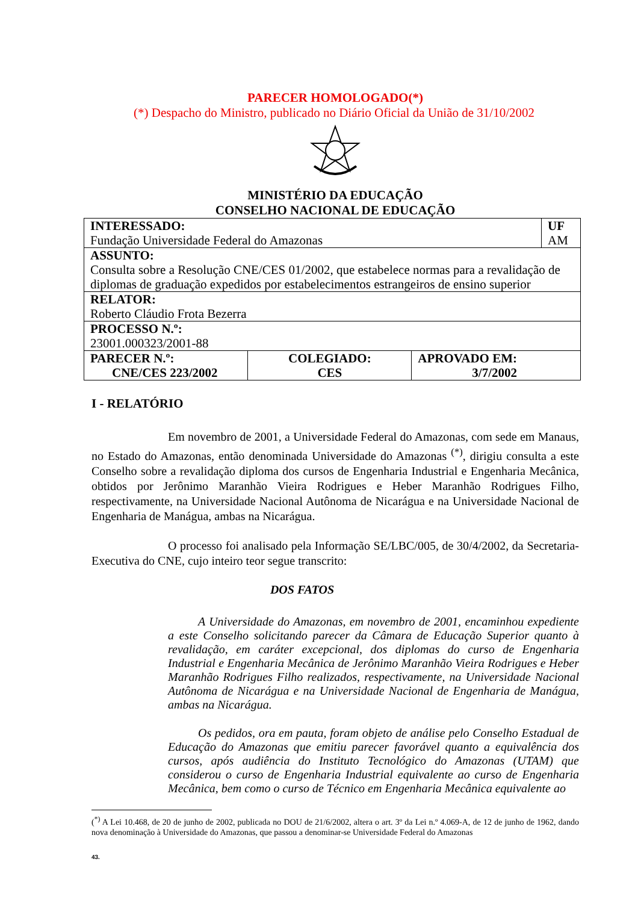PARECER HOMOLOGADO(*)
(*) Despacho do Ministro, publicado no Diário Oficial da União de 31/10/2002
MINISTÉRIO DA EDUCAÇÃO
CONSELHO NACIONAL DE EDUCAÇÃO
| INTERESSADO: Fundação Universidade Federal do Amazonas | UF AM |
| ASSUNTO: Consulta sobre a Resolução CNE/CES 01/2002, que estabelece normas para a revalidação de diplomas de graduação expedidos por estabelecimentos estrangeiros de ensino superior | |
| RELATOR: Roberto Cláudio Frota Bezerra | |
| PROCESSO N.º: 23001.000323/2001-88 | |
| / PARECER N.º: CNE/CES 223/2002 / COLEGIADO: CES / APROVADO EM: 3/7/2002 / | |
I - RELATÓRIO
Em novembro de 2001, a Universidade Federal do Amazonas, com sede em Manaus, no Estado do Amazonas, então denominada Universidade do Amazonas <sup>(*)</sup>, dirigiu consulta a este Conselho sobre a revalidação diploma dos cursos de Engenharia Industrial e Engenharia Mecânica, obtidos por Jerônimo Maranhão Vieira Rodrigues e Heber Maranhão Rodrigues Filho, respectivamente, na Universidade Nacional Autônoma de Nicarágua e na Universidade Nacional de Engenharia de Manágua, ambas na Nicarágua.
O processo foi analisado pela Informação SE/LBC/005, de 30/4/2002, da Secretaria-Executiva do CNE, cujo inteiro teor segue transcrito:
DOS FATOS
A Universidade do Amazonas, em novembro de 2001, encaminhou expediente a este Conselho solicitando parecer da Câmara de Educação Superior quanto à revalidação, em caráter excepcional, dos diplomas do curso de Engenharia Industrial e Engenharia Mecânica de Jerônimo Maranhão Vieira Rodrigues e Heber Maranhão Rodrigues Filho realizados, respectivamente, na Universidade Nacional Autônoma de Nicarágua e na Universidade Nacional de Engenharia de Manágua, ambas na Nicarágua.
Os pedidos, ora em pauta, foram objeto de análise pelo Conselho Estadual de Educação do Amazonas que emitiu parecer favorável quanto a equivalência dos cursos, após audiência do Instituto Tecnológico do Amazonas (UTAM) que considerou o curso de Engenharia Industrial equivalente ao curso de Engenharia Mecânica, bem como o curso de Técnico em Engenharia Mecânica equivalente ao
(<sup>*)</sup> A Lei 10.468, de 20 de junho de 2002, publicada no DOU de 21/6/2002, altera o art. 3º da Lei n.º 4.069-A, de 12 de junho de 1962, dando nova denominação à Universidade do Amazonas, que passou a denominar-se Universidade Federal do Amazonas
43.